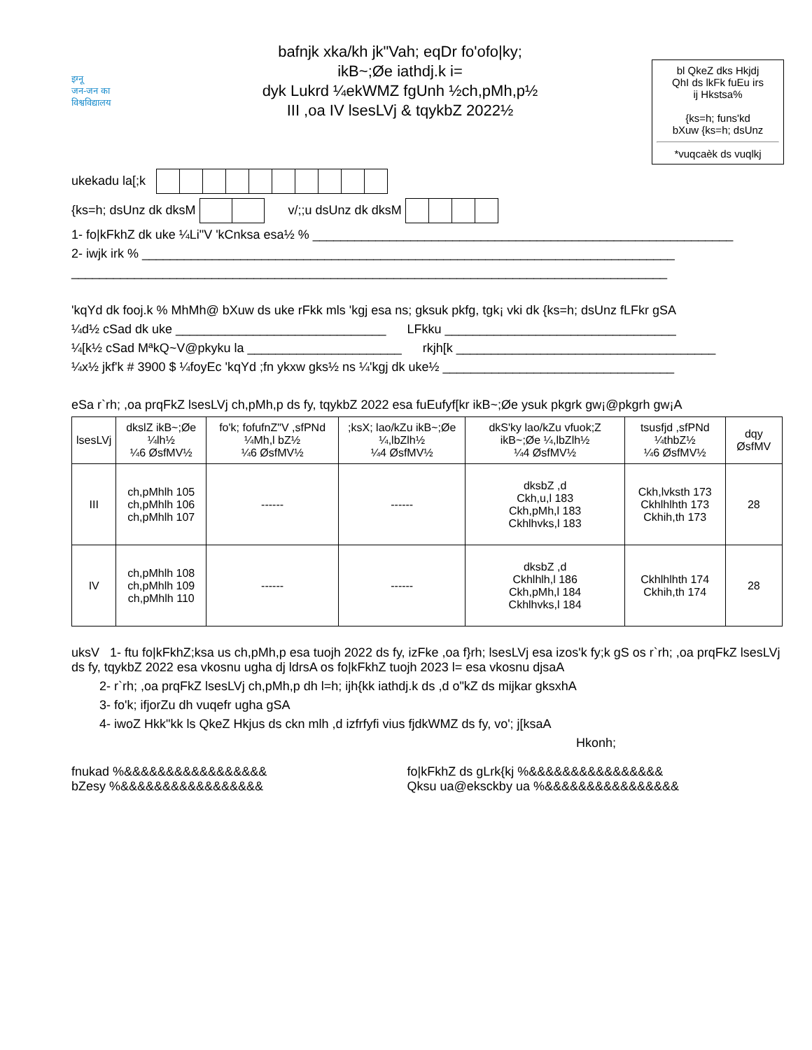इग्नू
जन-जन का
विश्वविद्यालय
bafnjk xka/kh jk"Vah; eqDr fo'ofo|ky;
ikB~;Øe iathdj.k i=
dyk Lukrd ¼ekWMZ fgUnh ½ch,pMh,p½
III ,oa IV lsesLVj & tqykbZ 2022½
bl QkeZ dks Hkjdj
QhI ds lkFk fuEu irs
ij Hkstsa%
{ks=h; funs'kd
bXuw {ks=h; dsUnz
*vuqcaèk ds vuqlkj
ukekadu la[;k
{ks=h; dsUnz dk dksM v/;;u dsUnz dk dksM
1- fo|kFkhZ dk uke ¼Li"V 'kCnksa esa½ % ____________________________________________________________
2- iwjk irk % ____________________________________________________________________________
_____________________________________________________________________________________
'kqYd dk fooj.k % MhMh@ bXuw ds uke rFkk mls 'kgj esa ns; gksuk pkfg, tgk¡ vki dk {ks=h; dsUnz fLFkr gSA
¼d½ cSad dk uke ______________________________ LFkku _________________________________
¼[k½ cSad MªkQ~V@pkyku la ______________________ rkjh[k _____________________________________
¼x½ jkf'k # 3900 $ ¼foyEc 'kqYd ;fn ykxw gks½ ns ¼'kgj dk uke½ _________________________________
eSa r`rh; ,oa prqFkZ lsesLVj ch,pMh,p ds fy, tqykbZ 2022 esa fuEufyf[kr ikB~;Øe ysuk pkgrk gw¡@pkgrh gw¡A
| lsesLVj | dkslZ ikB~;Øe ¼lh½ ¼6 ØsfMV½ | fo'k; fofufnZ"V ,sfPNd ¼Mh,l bZ½ ¼6 ØsfMV½ | ;ksX; lao/kZu ikB~;Øe ¼,lbZlh½ ¼4 ØsfMV½ | dkS'ky lao/kZu vfuok;Z ikB~;Øe ¼,lbZlh½ ¼4 ØsfMV½ | tsusfjd ,sfPNd ¼thbZ½ ¼6 ØsfMV½ | dqy ØsfMV |
| --- | --- | --- | --- | --- | --- | --- |
| III | ch,pMhlh 105 ch,pMhlh 106 ch,pMhlh 107 | ------ | ------ | dksbZ ,d Ckh,u,l 183 Ckh,pMh,l 183 Ckhlhvks,l 183 | Ckh,lvksth 173 Ckhlhlhth 173 Ckhih,th 173 | 28 |
| IV | ch,pMhlh 108 ch,pMhlh 109 ch,pMhlh 110 | ------ | ------ | dksbZ ,d Ckhlhlh,l 186 Ckh,pMh,l 184 Ckhlhvks,l 184 | Ckhlhlhth 174 Ckhih,th 174 | 28 |
uksV 1- ftu fo|kFkhZ;ksa us ch,pMh,p esa tuojh 2022 ds fy, izFke ,oa f}rh; lsesLVj esa izos'k fy;k gS os r`rh; ,oa prqFkZ lsesLVj ds fy, tqykbZ 2022 esa vkosnu ugha dj ldrsA os fo|kFkhZ tuojh 2023 l= esa vkosnu djsaA
2- r`rh; ,oa prqFkZ lsesLVj ch,pMh,p dh l=h; ijh{kk iathdj.k ds ,d o"kZ ds mijkar gksxhA
3- fo'k; ifjorZu dh vuqefr ugha gSA
4- iwoZ Hkk"kk ls QkeZ Hkjus ds ckn mlh ,d izfrfyfi vius fjdkWMZ ds fy, vo'; j[ksaA
Hkonh;
fnukad %&&&&&&&&&&&&&&&&&
bZesy %&&&&&&&&&&&&&&&&&
fo|kFkhZ ds gLrk{kj %&&&&&&&&&&&&&&&&
Qksu ua@eksckby ua %&&&&&&&&&&&&&&&&